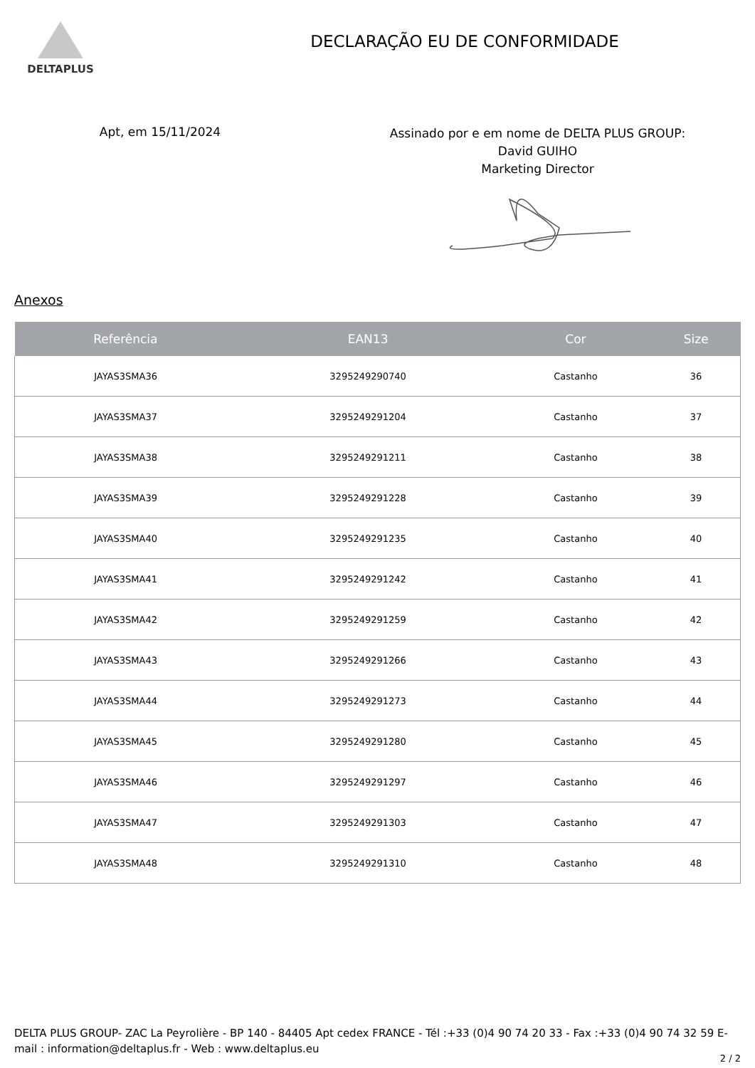DELTAPLUS
DECLARAÇÃO EU DE CONFORMIDADE
Apt, em 15/11/2024
Assinado por e em nome de DELTA PLUS GROUP:
David GUIHO
Marketing Director
Anexos
| Referência | EAN13 | Cor | Size |
| --- | --- | --- | --- |
| JAYAS3SMA36 | 3295249290740 | Castanho | 36 |
| JAYAS3SMA37 | 3295249291204 | Castanho | 37 |
| JAYAS3SMA38 | 3295249291211 | Castanho | 38 |
| JAYAS3SMA39 | 3295249291228 | Castanho | 39 |
| JAYAS3SMA40 | 3295249291235 | Castanho | 40 |
| JAYAS3SMA41 | 3295249291242 | Castanho | 41 |
| JAYAS3SMA42 | 3295249291259 | Castanho | 42 |
| JAYAS3SMA43 | 3295249291266 | Castanho | 43 |
| JAYAS3SMA44 | 3295249291273 | Castanho | 44 |
| JAYAS3SMA45 | 3295249291280 | Castanho | 45 |
| JAYAS3SMA46 | 3295249291297 | Castanho | 46 |
| JAYAS3SMA47 | 3295249291303 | Castanho | 47 |
| JAYAS3SMA48 | 3295249291310 | Castanho | 48 |
DELTA PLUS GROUP- ZAC La Peyrolière - BP 140 - 84405 Apt cedex FRANCE - Tél :+33 (0)4 90 74 20 33 - Fax :+33 (0)4 90 74 32 59 E-mail : information@deltaplus.fr - Web : www.deltaplus.eu
2 / 2